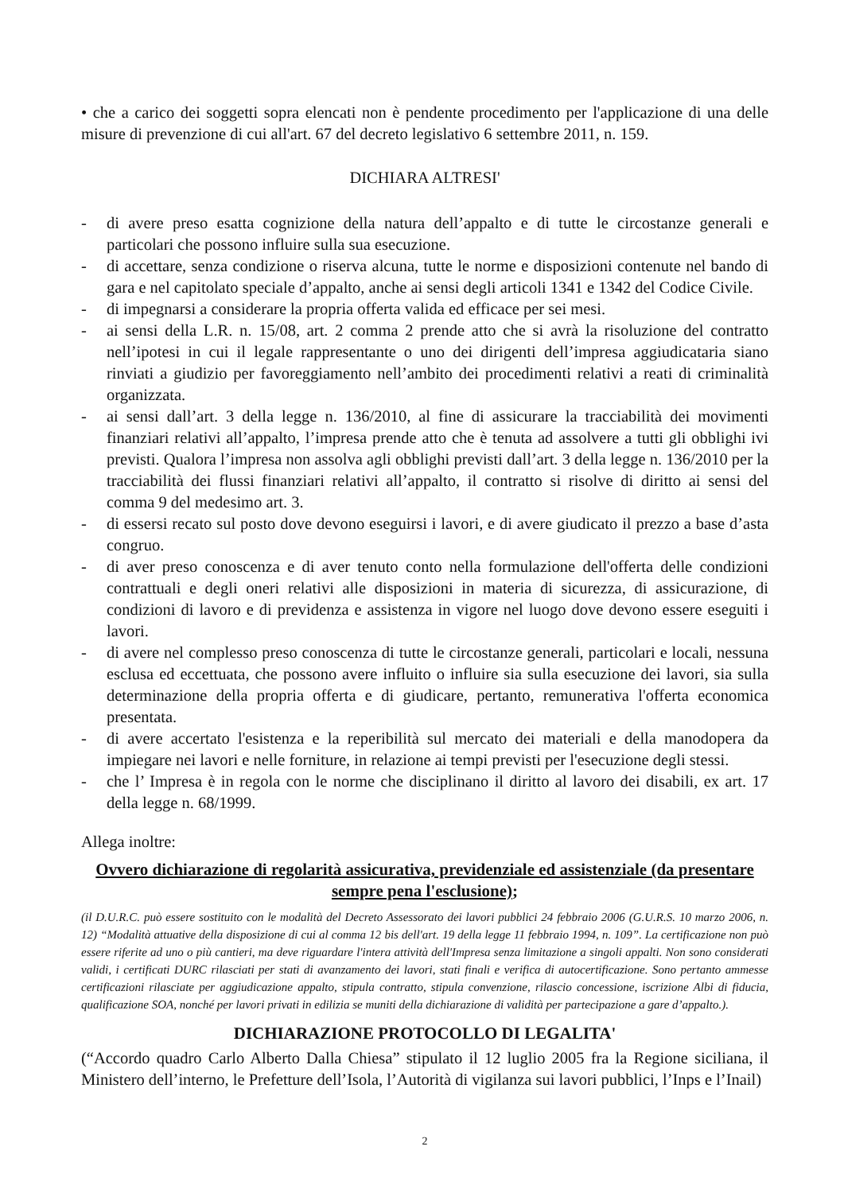• che a carico dei soggetti sopra elencati non è pendente procedimento per l'applicazione di una delle misure di prevenzione di cui all'art. 67 del decreto legislativo 6 settembre 2011, n. 159.
DICHIARA ALTRESI'
- di avere preso esatta cognizione della natura dell’appalto e di tutte le circostanze generali e particolari che possono influire sulla sua esecuzione.
- di accettare, senza condizione o riserva alcuna, tutte le norme e disposizioni contenute nel bando di gara e nel capitolato speciale d’appalto, anche ai sensi degli articoli 1341 e 1342 del Codice Civile.
- di impegnarsi a considerare la propria offerta valida ed efficace per sei mesi.
- ai sensi della L.R. n. 15/08, art. 2 comma 2 prende atto che si avrà la risoluzione del contratto nell’ipotesi in cui il legale rappresentante o uno dei dirigenti dell’impresa aggiudicataria siano rinviati a giudizio per favoreggiamento nell’ambito dei procedimenti relativi a reati di criminalità organizzata.
- ai sensi dall’art. 3 della legge n. 136/2010, al fine di assicurare la tracciabilità dei movimenti finanziari relativi all’appalto, l’impresa prende atto che è tenuta ad assolvere a tutti gli obblighi ivi previsti. Qualora l’impresa non assolva agli obblighi previsti dall’art. 3 della legge n. 136/2010 per la tracciabilità dei flussi finanziari relativi all’appalto, il contratto si risolve di diritto ai sensi del comma 9 del medesimo art. 3.
- di essersi recato sul posto dove devono eseguirsi i lavori, e di avere giudicato il prezzo a base d’asta congruo.
- di aver preso conoscenza e di aver tenuto conto nella formulazione dell'offerta delle condizioni contrattuali e degli oneri relativi alle disposizioni in materia di sicurezza, di assicurazione, di condizioni di lavoro e di previdenza e assistenza in vigore nel luogo dove devono essere eseguiti i lavori.
- di avere nel complesso preso conoscenza di tutte le circostanze generali, particolari e locali, nessuna esclusa ed eccettuata, che possono avere influito o influire sia sulla esecuzione dei lavori, sia sulla determinazione della propria offerta e di giudicare, pertanto, remunerativa l'offerta economica presentata.
- di avere accertato l'esistenza e la reperibilità sul mercato dei materiali e della manodopera da impiegare nei lavori e nelle forniture, in relazione ai tempi previsti per l'esecuzione degli stessi.
- che l’ Impresa è in regola con le norme che disciplinano il diritto al lavoro dei disabili, ex art. 17 della legge n. 68/1999.
Allega inoltre:
Ovvero dichiarazione di regolarità assicurativa, previdenziale ed assistenziale (da presentare sempre pena l'esclusione);
(il D.U.R.C. può essere sostituito con le modalità del Decreto Assessorato dei lavori pubblici 24 febbraio 2006 (G.U.R.S. 10 marzo 2006, n. 12) “Modalità attuative della disposizione di cui al comma 12 bis dell'art. 19 della legge 11 febbraio 1994, n. 109”. La certificazione non può essere riferite ad uno o più cantieri, ma deve riguardare l'intera attività dell'Impresa senza limitazione a singoli appalti. Non sono considerati validi, i certificati DURC rilasciati per stati di avanzamento dei lavori, stati finali e verifica di autocertificazione. Sono pertanto ammesse certificazioni rilasciate per aggiudicazione appalto, stipula contratto, stipula convenzione, rilascio concessione, iscrizione Albi di fiducia, qualificazione SOA, nonché per lavori privati in edilizia se muniti della dichiarazione di validità per partecipazione a gare d’appalto.).
DICHIARAZIONE PROTOCOLLO DI LEGALITA'
(“Accordo quadro Carlo Alberto Dalla Chiesa” stipulato il 12 luglio 2005 fra la Regione siciliana, il Ministero dell’interno, le Prefetture dell’Isola, l’Autorità di vigilanza sui lavori pubblici, l’Inps e l’Inail)
2